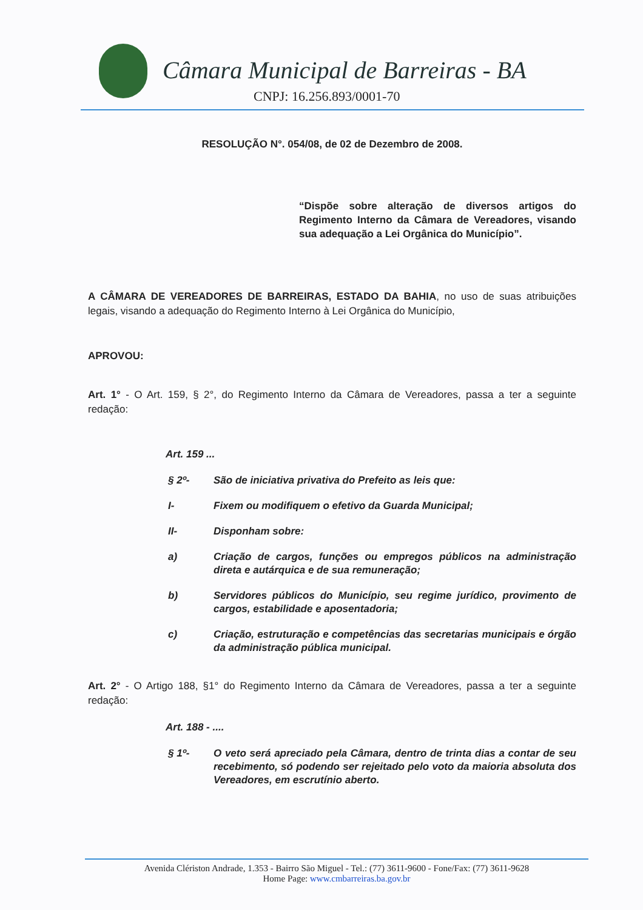Câmara Municipal de Barreiras - BA
CNPJ: 16.256.893/0001-70
RESOLUÇÃO N°. 054/08, de 02 de Dezembro de 2008.
“Dispõe sobre alteração de diversos artigos do Regimento Interno da Câmara de Vereadores, visando sua adequação a Lei Orgânica do Município”.
A CÂMARA DE VEREADORES DE BARREIRAS, ESTADO DA BAHIA, no uso de suas atribuições legais, visando a adequação do Regimento Interno à Lei Orgânica do Município,
APROVOU:
Art. 1° - O Art. 159, § 2°, do Regimento Interno da Câmara de Vereadores, passa a ter a seguinte redação:
Art. 159 ...
§ 2º- São de iniciativa privativa do Prefeito as leis que:
I- Fixem ou modifiquem o efetivo da Guarda Municipal;
II- Disponham sobre:
a) Criação de cargos, funções ou empregos públicos na administração direta e autárquica e de sua remuneração;
b) Servidores públicos do Município, seu regime jurídico, provimento de cargos, estabilidade e aposentadoria;
c) Criação, estruturação e competências das secretarias municipais e órgão da administração pública municipal.
Art. 2° - O Artigo 188, §1° do Regimento Interno da Câmara de Vereadores, passa a ter a seguinte redação:
Art. 188 - ....
§ 1º- O veto será apreciado pela Câmara, dentro de trinta dias a contar de seu recebimento, só podendo ser rejeitado pelo voto da maioria absoluta dos Vereadores, em escrutínio aberto.
Avenida Clériston Andrade, 1.353 - Bairro São Miguel - Tel.: (77) 3611-9600 - Fone/Fax: (77) 3611-9628
Home Page: www.cmbarreiras.ba.gov.br